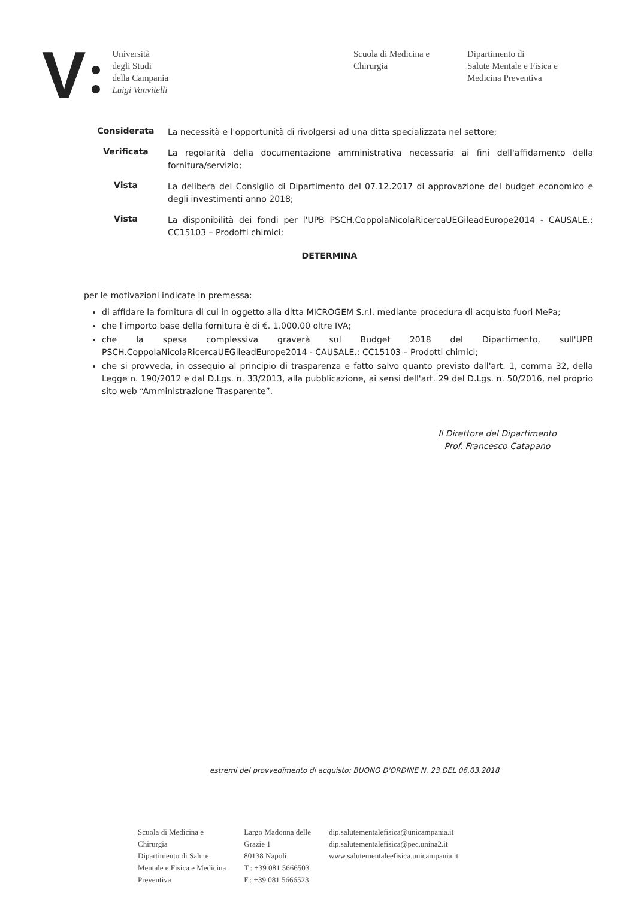V
Università
degli Studi
della Campania
Luigi Vanvitelli
Scuola di Medicina e
Chirurgia
Dipartimento di
Salute Mentale e Fisica e
Medicina Preventiva
Considerata
La necessità e l'opportunità di rivolgersi ad una ditta specializzata nel settore;
Verificata
La regolarità della documentazione amministrativa necessaria ai fini dell'affidamento della fornitura/servizio;
Vista
La delibera del Consiglio di Dipartimento del 07.12.2017 di approvazione del budget economico e degli investimenti anno 2018;
Vista
La disponibilità dei fondi per l'UPB PSCH.CoppolaNicolaRicercaUEGileadEurope2014 - CAUSALE.: CC15103 – Prodotti chimici;
DETERMINA
per le motivazioni indicate in premessa:
di affidare la fornitura di cui in oggetto alla ditta MICROGEM S.r.l. mediante procedura di acquisto fuori MePa;
che l'importo base della fornitura è di €. 1.000,00 oltre IVA;
che la spesa complessiva graverà sul Budget 2018 del Dipartimento, sull'UPB PSCH.CoppolaNicolaRicercaUEGileadEurope2014 - CAUSALE.: CC15103 – Prodotti chimici;
che si provveda, in ossequio al principio di trasparenza e fatto salvo quanto previsto dall'art. 1, comma 32, della Legge n. 190/2012 e dal D.Lgs. n. 33/2013, alla pubblicazione, ai sensi dell'art. 29 del D.Lgs. n. 50/2016, nel proprio sito web “Amministrazione Trasparente”.
Il Direttore del Dipartimento
Prof. Francesco Catapano
estremi del provvedimento di acquisto: BUONO D'ORDINE N. 23 DEL 06.03.2018
Scuola di Medicina e
Chirurgia
Dipartimento di Salute
Mentale e Fisica e Medicina
Preventiva
Largo Madonna delle
Grazie 1
80138 Napoli
T.: +39 081 5666503
F.: +39 081 5666523
dip.salutementalefisica@unicampania.it
dip.salutementalefisica@pec.unina2.it
www.salutementaleefisica.unicampania.it